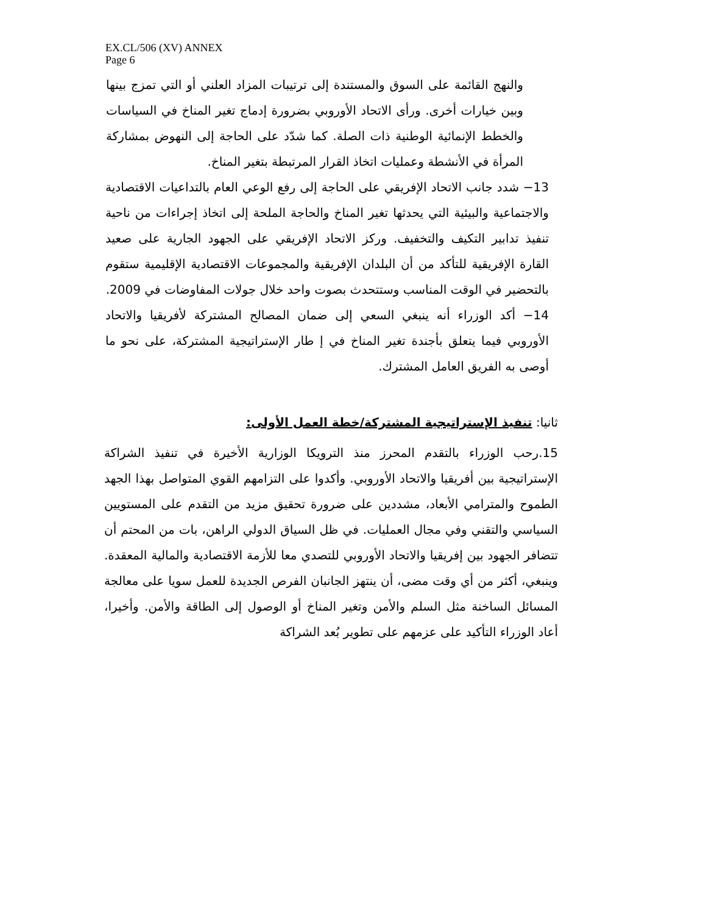EX.CL/506 (XV) ANNEX
Page 6
والنهج القائمة على السوق والمستندة إلى ترتيبات المزاد العلني أو التي تمزج بينها وبين خيارات أخرى. ورأى الاتحاد الأوروبي بضرورة إدماج تغير المناخ في السياسات والخطط الإنمائية الوطنية ذات الصلة. كما شدّد على الحاجة إلى النهوض بمشاركة المرأة في الأنشطة وعمليات اتخاذ القرار المرتبطة بتغير المناخ.
13− شدد جانب الاتحاد الإفريقي على الحاجة إلى رفع الوعي العام بالتداعيات الاقتصادية والاجتماعية والبيئية التي يحدثها تغير المناخ والحاجة الملحة إلى اتخاذ إجراءات من ناحية تنفيذ تدابير التكيف والتخفيف. وركز الاتحاد الإفريقي على الجهود الجارية على صعيد القارة الإفريقية للتأكد من أن البلدان الإفريقية والمجموعات الاقتصادية الإقليمية ستقوم بالتحضير في الوقت المناسب وستتحدث بصوت واحد خلال جولات المفاوضات في 2009.
14− أكد الوزراء أنه ينبغي السعي إلى ضمان المصالح المشتركة لأفريقيا والاتحاد الأوروبي فيما يتعلق بأجندة تغير المناخ في إ طار الإستراتيجية المشتركة، على نحو ما أوصى به الفريق العامل المشترك.
ثانيا: تنفيذ الإستراتيجية المشتركة/خطة العمل الأولى:
15.رحب الوزراء بالتقدم المحرز منذ الترويكا الوزارية الأخيرة في تنفيذ الشراكة الإستراتيجية بين أفريقيا والاتحاد الأوروبي. وأكدوا على التزامهم القوي المتواصل بهذا الجهد الطموح والمترامي الأبعاد، مشددين على ضرورة تحقيق مزيد من التقدم على المستويين السياسي والتقني وفي مجال العمليات. في ظل السياق الدولي الراهن، بات من المحتم أن تتضافر الجهود بين إفريقيا والاتحاد الأوروبي للتصدي معا للأزمة الاقتصادية والمالية المعقدة. وينبغي، أكثر من أي وقت مضى، أن ينتهز الجانبان الفرص الجديدة للعمل سويا على معالجة المسائل الساخنة مثل السلم والأمن وتغير المناخ أو الوصول إلى الطاقة والأمن. وأخيرا، أعاد الوزراء التأكيد على عزمهم على تطوير بُعد الشراكة